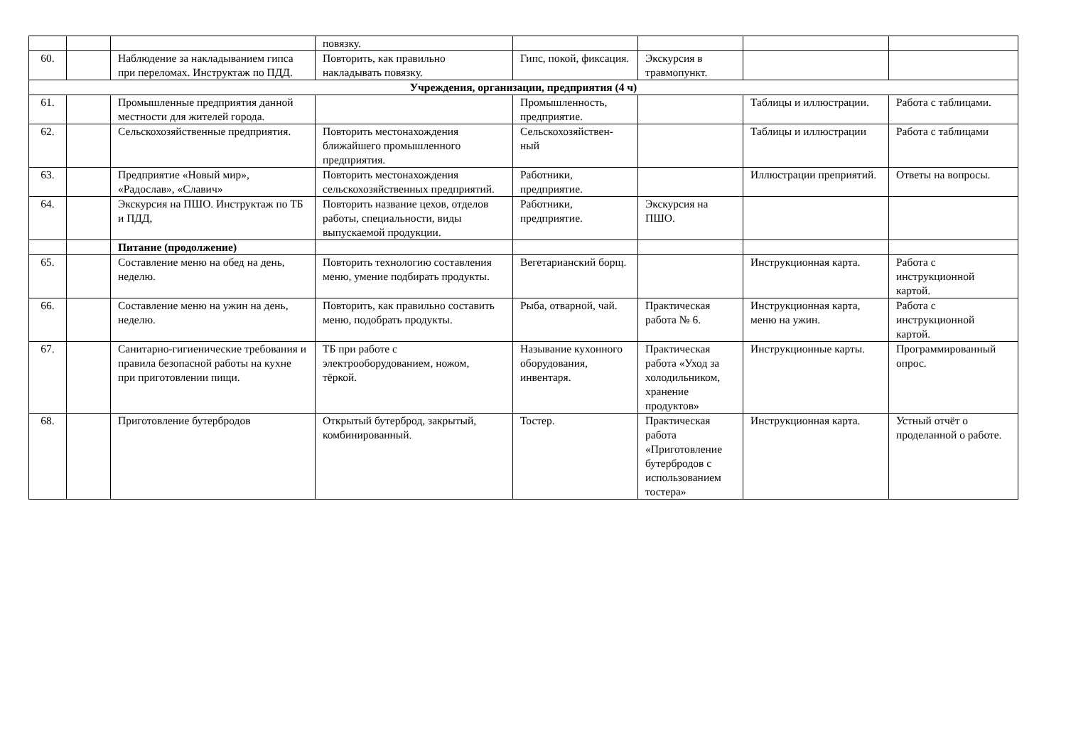| | | | повязку. | | | | |
| 60. | | Наблюдение за накладыванием гипса при переломах. Инструктаж по ПДД. | Повторить, как правильно накладывать повязку. | Гипс, покой, фиксация. | Экскурсия в травмопункт. | | |
| Учреждения, организации, предприятия (4 ч) | | | | | | | |
| 61. | | Промышленные предприятия данной местности для жителей города. | | Промышленность, предприятие. | | Таблицы и иллюстрации. | Работа с таблицами. |
| 62. | | Сельскохозяйственные предприятия. | Повторить местонахождения ближайшего промышленного предприятия. | Сельскохозяйствен-ный | | Таблицы и иллюстрации | Работа с таблицами |
| 63. | | Предприятие «Новый мир», «Радослав», «Славич» | Повторить местонахождения сельскохозяйственных предприятий. | Работники, предприятие. | | Иллюстрации преприятий. | Ответы на вопросы. |
| 64. | | Экскурсия на ПШО. Инструктаж по ТБ и ПДД, | Повторить название цехов, отделов работы, специальности, виды выпускаемой продукции. | Работники, предприятие. | Экскурсия на ПШО. | | |
| | | Питание (продолжение) | | | | | |
| 65. | | Составление меню на обед на день, неделю. | Повторить технологию составления меню, умение подбирать продукты. | Вегетарианский борщ. | | Инструкционная карта. | Работа с инструкционной картой. |
| 66. | | Составление меню на ужин на день, неделю. | Повторить, как правильно составить меню, подобрать продукты. | Рыба, отварной, чай. | Практическая работа № 6. | Инструкционная карта, меню на ужин. | Работа с инструкционной картой. |
| 67. | | Санитарно-гигиенические требования и правила безопасной работы на кухне при приготовлении пищи. | ТБ при работе с электрооборудованием, ножом, тёркой. | Называние кухонного оборудования, инвентаря. | Практическая работа «Уход за холодильником, хранение продуктов» | Инструкционные карты. | Программированный опрос. |
| 68. | | Приготовление бутербродов | Открытый бутерброд, закрытый, комбинированный. | Тостер. | Практическая работа «Приготовление бутербродов с использованием тостера» | Инструкционная карта. | Устный отчёт о проделанной о работе. |